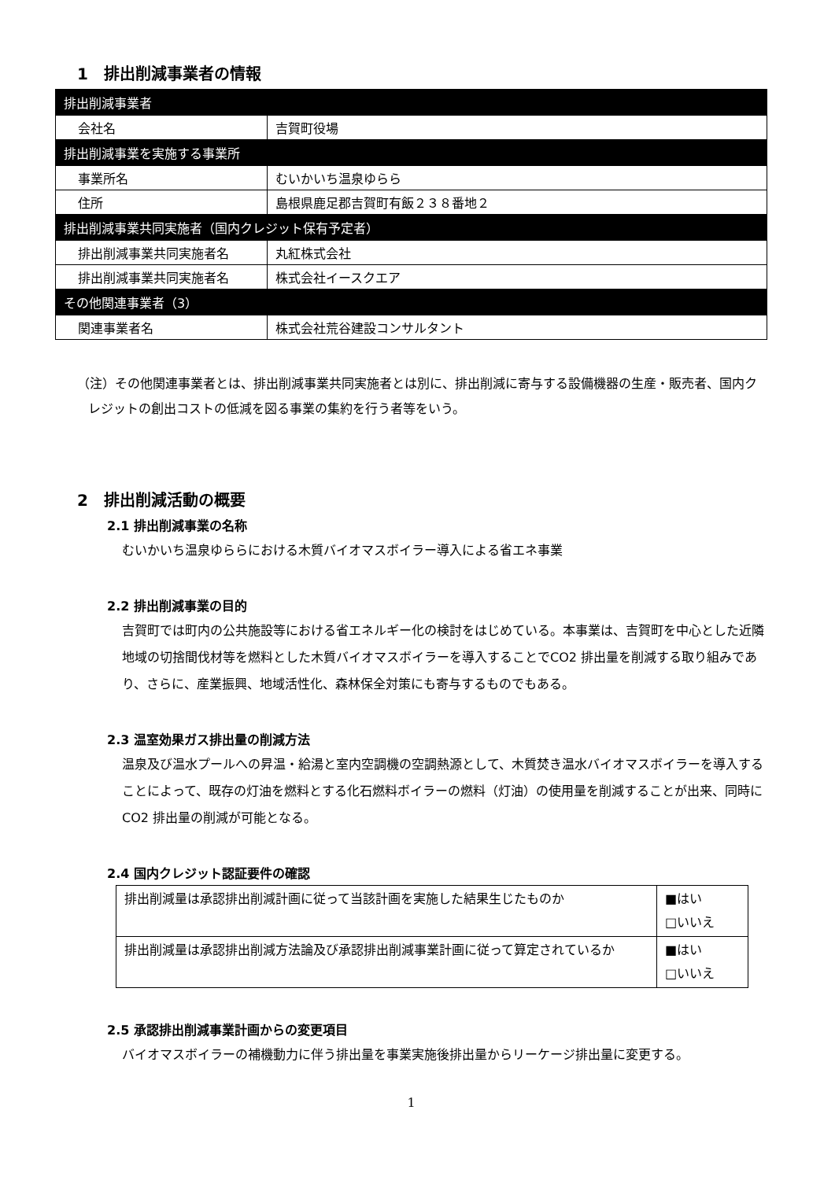1　排出削減事業者の情報
| 排出削減事業者 | |
| 会社名 | 吉賀町役場 |
| 排出削減事業を実施する事業所 | |
| 事業所名 | むいかいち温泉ゆらら |
| 住所 | 島根県鹿足郡吉賀町有飯２３８番地２ |
| 排出削減事業共同実施者（国内クレジット保有予定者） | |
| 排出削減事業共同実施者名 | 丸紅株式会社 |
| 排出削減事業共同実施者名 | 株式会社イースクエア |
| その他関連事業者（3） | |
| 関連事業者名 | 株式会社荒谷建設コンサルタント |
（注）その他関連事業者とは、排出削減事業共同実施者とは別に、排出削減に寄与する設備機器の生産・販売者、国内クレジットの創出コストの低減を図る事業の集約を行う者等をいう。
2　排出削減活動の概要
2.1 排出削減事業の名称
むいかいち温泉ゆららにおける木質バイオマスボイラー導入による省エネ事業
2.2 排出削減事業の目的
吉賀町では町内の公共施設等における省エネルギー化の検討をはじめている。本事業は、吉賀町を中心とした近隣地域の切捨間伐材等を燃料とした木質バイオマスボイラーを導入することでCO2 排出量を削減する取り組みであり、さらに、産業振興、地域活性化、森林保全対策にも寄与するものでもある。
2.3 温室効果ガス排出量の削減方法
温泉及び温水プールへの昇温・給湯と室内空調機の空調熱源として、木質焚き温水バイオマスボイラーを導入することによって、既存の灯油を燃料とする化石燃料ボイラーの燃料（灯油）の使用量を削減することが出来、同時に CO2 排出量の削減が可能となる。
2.4 国内クレジット認証要件の確認
| 排出削減量は承認排出削減計画に従って当該計画を実施した結果生じたものか | ■はい □いいえ |
| 排出削減量は承認排出削減方法論及び承認排出削減事業計画に従って算定されているか | ■はい □いいえ |
2.5 承認排出削減事業計画からの変更項目
バイオマスボイラーの補機動力に伴う排出量を事業実施後排出量からリーケージ排出量に変更する。
1